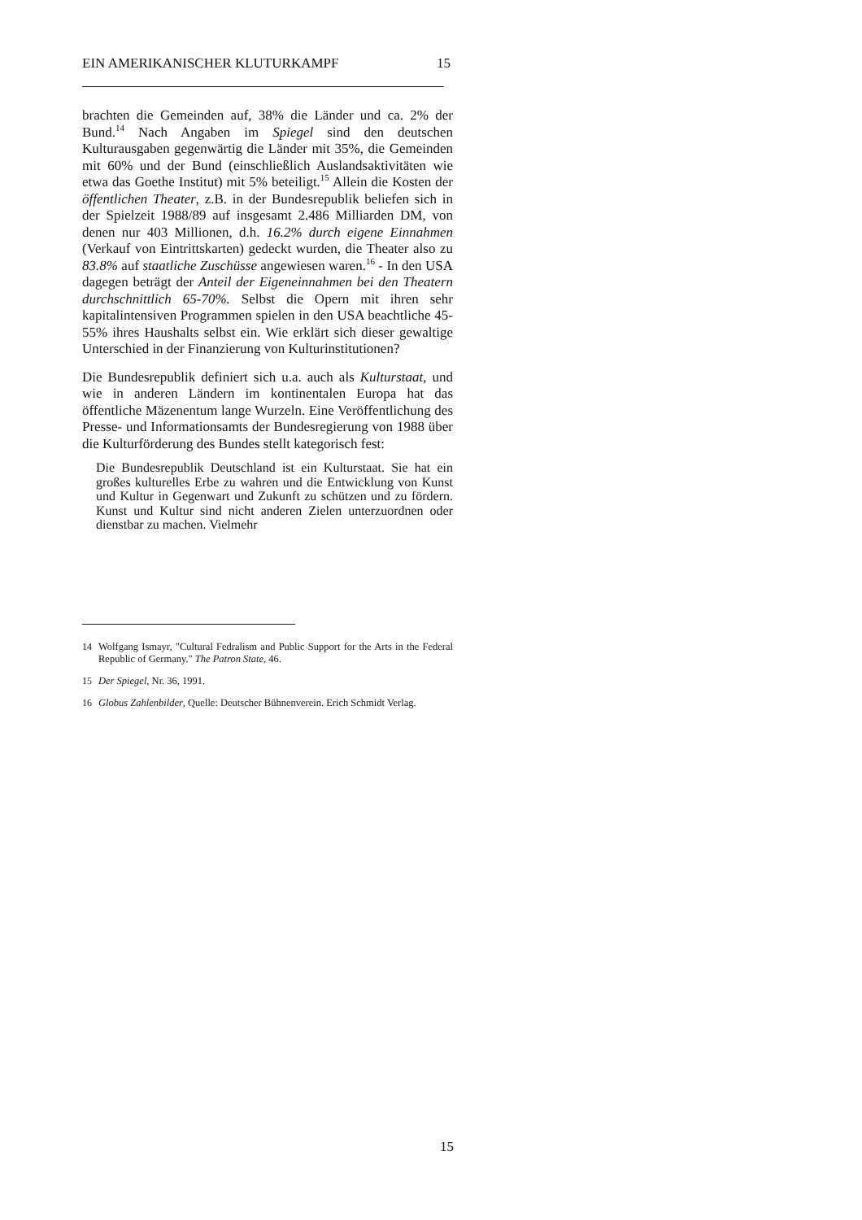EIN AMERIKANISCHER KLUTURKAMPF 15
brachten die Gemeinden auf, 38% die Länder und ca. 2% der Bund.<sup>14</sup> Nach Angaben im Spiegel sind den deutschen Kulturausgaben gegenwärtig die Länder mit 35%, die Gemeinden mit 60% und der Bund (einschließlich Auslandsaktivitäten wie etwa das Goethe Institut) mit 5% beteiligt.<sup>15</sup> Allein die Kosten der öffentlichen Theater, z.B. in der Bundesrepublik beliefen sich in der Spielzeit 1988/89 auf insgesamt 2.486 Milliarden DM, von denen nur 403 Millionen, d.h. 16.2% durch eigene Einnahmen (Verkauf von Eintrittskarten) gedeckt wurden, die Theater also zu 83.8% auf staatliche Zuschüsse angewiesen waren.<sup>16</sup> - In den USA dagegen beträgt der Anteil der Eigeneinnahmen bei den Theatern durchschnittlich 65-70%. Selbst die Opern mit ihren sehr kapitalintensiven Programmen spielen in den USA beachtliche 45-55% ihres Haushalts selbst ein. Wie erklärt sich dieser gewaltige Unterschied in der Finanzierung von Kulturinstitutionen?
Die Bundesrepublik definiert sich u.a. auch als Kulturstaat, und wie in anderen Ländern im kontinentalen Europa hat das öffentliche Mäzenentum lange Wurzeln. Eine Veröffentlichung des Presse- und Informationsamts der Bundesregierung von 1988 über die Kulturförderung des Bundes stellt kategorisch fest:
Die Bundesrepublik Deutschland ist ein Kulturstaat. Sie hat ein großes kulturelles Erbe zu wahren und die Entwicklung von Kunst und Kultur in Gegenwart und Zukunft zu schützen und zu fördern. Kunst und Kultur sind nicht anderen Zielen unterzuordnen oder dienstbar zu machen. Vielmehr
14 Wolfgang Ismayr, "Cultural Fedralism and Public Support for the Arts in the Federal Republic of Germany." The Patron State, 46.
15 Der Spiegel, Nr. 36, 1991.
16 Globus Zahlenbilder, Quelle: Deutscher Bühnenverein. Erich Schmidt Verlag.
15